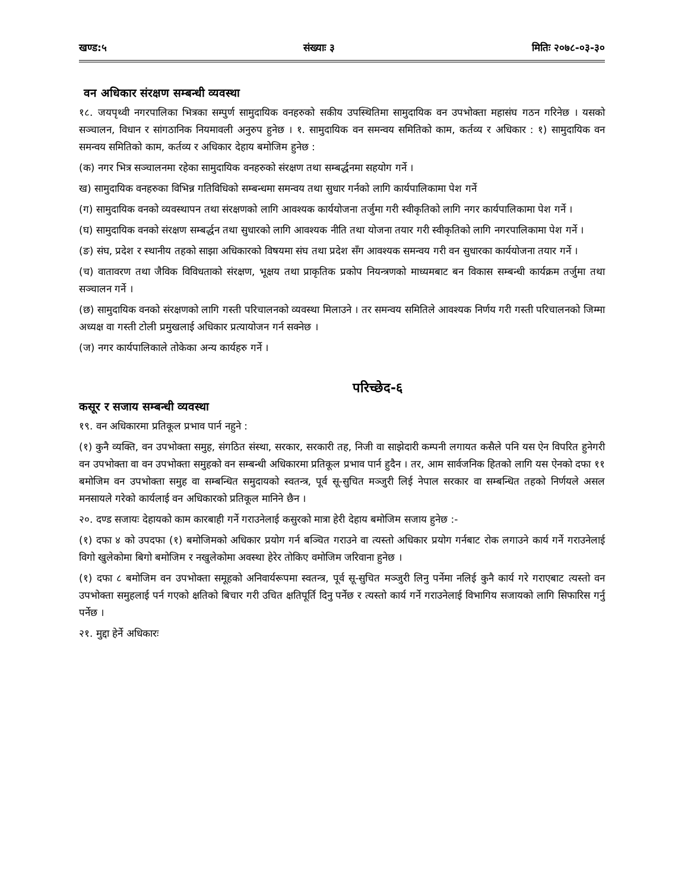खण्ड:५ संख्याः ३ मितिः २०७८-०३-३०
वन अधिकार संरक्षण सम्बन्धी व्यवस्था
१८. जयपृथ्वी नगरपालिका भित्रका सम्पुर्ण सामुदायिक वनहरुको सकीय उपस्थितिमा सामुदायिक वन उपभोक्ता महासंघ गठन गरिनेछ । यसको सञ्चालन, विधान र सांगठानिक नियमावली अनुरुप हुनेछ । १. सामुदायिक वन समन्वय समितिको काम, कर्तव्य र अधिकार : १) सामुदायिक वन समन्वय समितिको काम, कर्तव्य र अधिकार देहाय बमोजिम हुनेछ :
(क) नगर भित्र सञ्चालनमा रहेका सामुदायिक वनहरुको संरक्षण तथा सम्बर्द्धनमा सहयोग गर्ने ।
ख) सामुदायिक वनहरुका विभिन्न गतिविधिको सम्बन्धमा समन्वय तथा सुधार गर्नको लागि कार्यपालिकामा पेश गर्ने
(ग) सामुदायिक वनको व्यवस्थापन तथा संरक्षणको लागि आवश्यक कार्ययोजना तर्जुमा गरी स्वीकृतिको लागि नगर कार्यपालिकामा पेश गर्ने ।
(घ) सामुदायिक वनको संरक्षण सम्बर्द्धन तथा सुधारको लागि आवश्यक नीति तथा योजना तयार गरी स्वीकृतिको लागि नगरपालिकामा पेश गर्ने ।
(ङ) संघ, प्रदेश र स्थानीय तहको साझा अधिकारको विषयमा संघ तथा प्रदेश सँग आवश्यक समन्वय गरी वन सुधारका कार्ययोजना तयार गर्ने ।
(च) वातावरण तथा जैविक विविधताको संरक्षण, भूक्षय तथा प्राकृतिक प्रकोप नियन्त्रणको माध्यमबाट बन विकास सम्बन्धी कार्यक्रम तर्जुमा तथा सञ्चालन गर्ने ।
(छ) सामुदायिक वनको संरक्षणको लागि गस्ती परिचालनको व्यवस्था मिलाउने । तर समन्वय समितिले आवश्यक निर्णय गरी गस्ती परिचालनको जिम्मा अध्यक्ष वा गस्ती टोली प्रमुखलाई अधिकार प्रत्यायोजन गर्न सक्नेछ ।
(ज) नगर कार्यपालिकाले तोकेका अन्य कार्यहरु गर्ने ।
परिच्छेद-६
कसूर र सजाय सम्बन्धी व्यवस्था
१९. वन अधिकारमा प्रतिकूल प्रभाव पार्न नहुने :
(१) कुनै व्यक्ति, वन उपभोक्ता समुह, संगठित संस्था, सरकार, सरकारी तह, निजी वा साझेदारी कम्पनी लगायत कसैले पनि यस ऐन विपरित हुनेगरी वन उपभोक्ता वा वन उपभोक्ता समुहको वन सम्बन्धी अधिकारमा प्रतिकूल प्रभाव पार्न हुदैन । तर, आम सार्वजनिक हितको लागि यस ऐनको दफा ११ बमोजिम वन उपभोक्ता समुह वा सम्बन्धित समुदायको स्वतन्त्र, पूर्व सू-सुचित मञ्जुरी लिई नेपाल सरकार वा सम्बन्धित तहको निर्णयले असल मनसायले गरेको कार्यलाई वन अधिकारको प्रतिकूल मानिने छैन ।
२०. दण्ड सजायः देहायको काम कारबाही गर्ने गराउनेलाई कसुरको मात्रा हेरी देहाय बमोजिम सजाय हुनेछ :-
(१) दफा ४ को उपदफा (१) बमोजिमको अधिकार प्रयोग गर्न बञ्चित गराउने वा त्यस्तो अधिकार प्रयोग गर्नबाट रोक लगाउने कार्य गर्ने गराउनेलाई विगो खुलेकोमा बिगो बमोजिम र नखुलेकोमा अवस्था हेरेर तोकिए वमोजिम जरिवाना हुनेछ ।
(१) दफा ८ बमोजिम वन उपभोक्ता समूहको अनिवार्यरूपमा स्वतन्त्र, पूर्व सू-सुचित मञ्जुरी लिनु पर्नेमा नलिई कुनै कार्य गरे गराएबाट त्यस्तो वन उपभोक्ता समुहलाई पर्न गएको क्षतिको बिचार गरी उचित क्षतिपूर्ति दिनु पर्नेछ र त्यस्तो कार्य गर्ने गराउनेलाई विभागिय सजायको लागि सिफारिस गर्नु पर्नेछ ।
२१. मुद्दा हेर्ने अधिकारः